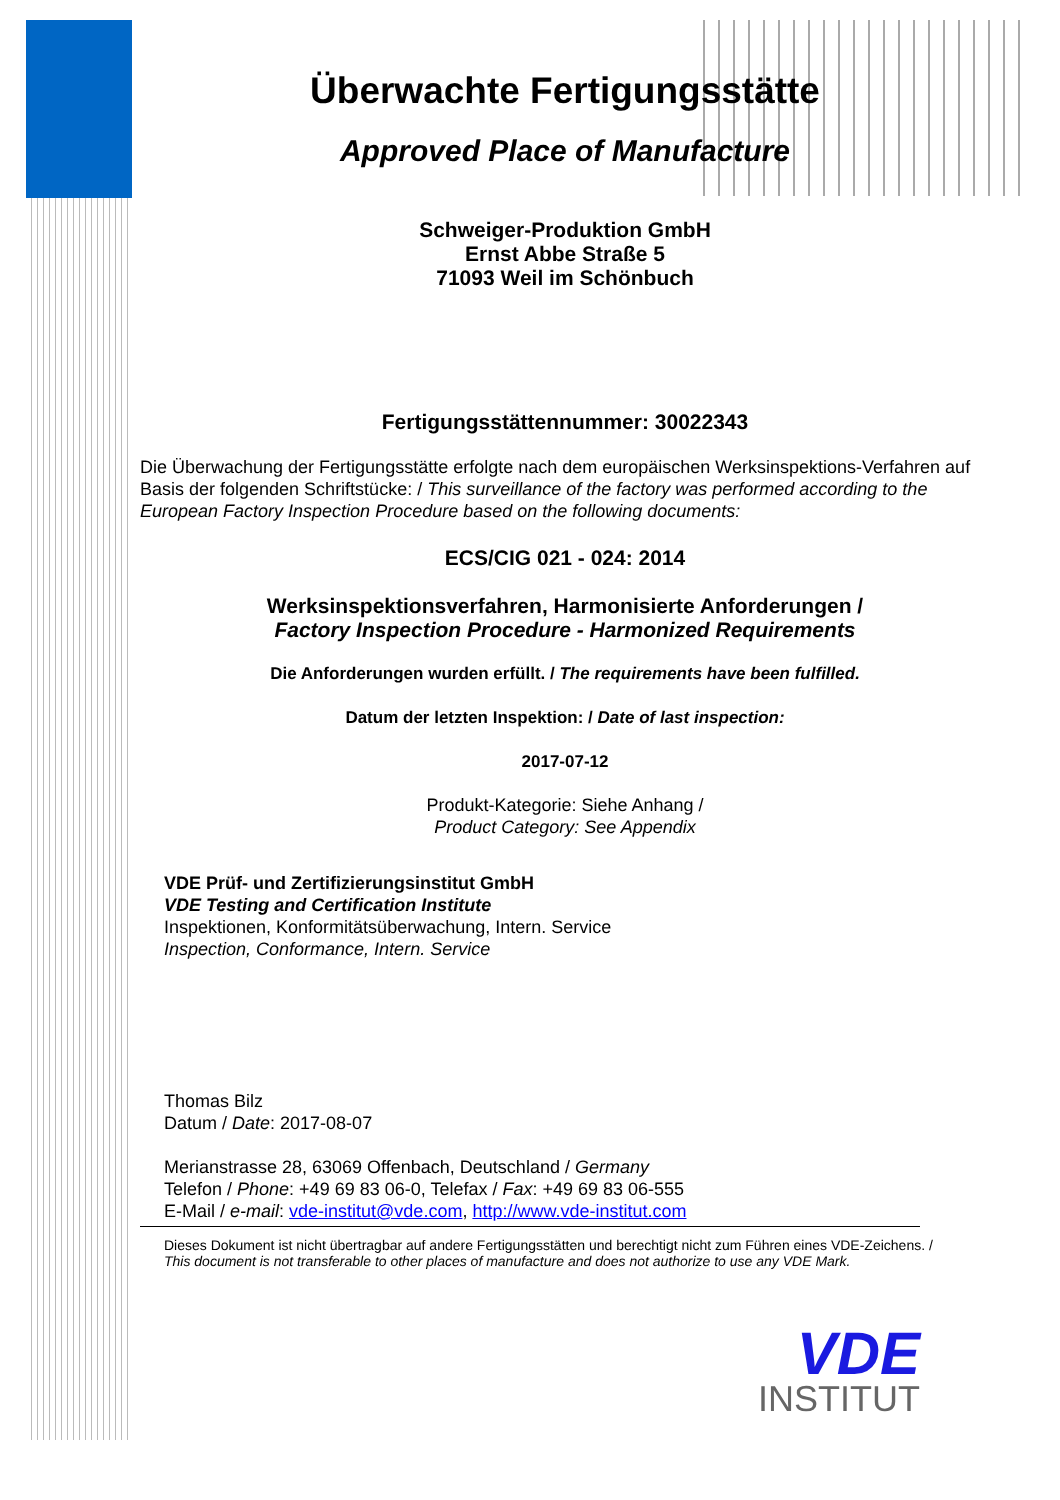Überwachte Fertigungsstätte
Approved Place of Manufacture
Schweiger-Produktion GmbH
Ernst Abbe Straße 5
71093 Weil im Schönbuch
Fertigungsstättennummer: 30022343
Die Überwachung der Fertigungsstätte erfolgte nach dem europäischen Werksinspektions-Verfahren auf Basis der folgenden Schriftstücke: / This surveillance of the factory was performed according to the European Factory Inspection Procedure based on the following documents:
ECS/CIG 021 - 024: 2014
Werksinspektionsverfahren, Harmonisierte Anforderungen /
Factory Inspection Procedure - Harmonized Requirements
Die Anforderungen wurden erfüllt. / The requirements have been fulfilled.
Datum der letzten Inspektion: / Date of last inspection:
2017-07-12
Produkt-Kategorie: Siehe Anhang /
Product Category: See Appendix
VDE Prüf- und Zertifizierungsinstitut GmbH
VDE Testing and Certification Institute
Inspektionen, Konformitätsüberwachung, Intern. Service
Inspection, Conformance, Intern. Service
Thomas Bilz
Datum / Date: 2017-08-07
Merianstrasse 28, 63069 Offenbach, Deutschland / Germany
Telefon / Phone: +49 69 83 06-0, Telefax / Fax: +49 69 83 06-555
E-Mail / e-mail: vde-institut@vde.com, http://www.vde-institut.com
Dieses Dokument ist nicht übertragbar auf andere Fertigungsstätten und berechtigt nicht zum Führen eines VDE-Zeichens. /
This document is not transferable to other places of manufacture and does not authorize to use any VDE Mark.
VDE
INSTITUT